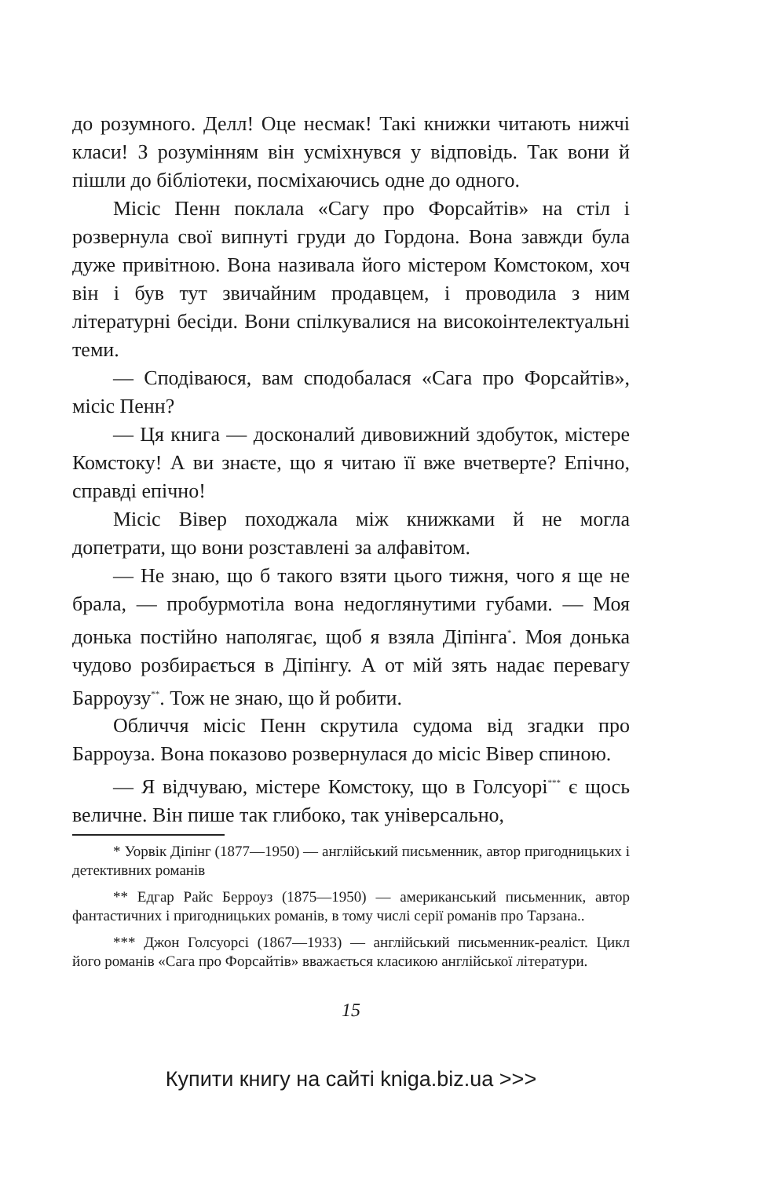до розумного. Делл! Оце несмак! Такі книжки читають нижчі класи! З розумінням він усміхнувся у відповідь. Так вони й пішли до бібліотеки, посміхаючись одне до одного.
Місіс Пенн поклала «Сагу про Форсайтів» на стіл і розвернула свої випнуті груди до Гордона. Вона завжди була дуже привітною. Вона називала його містером Комстоком, хоч він і був тут звичайним продавцем, і проводила з ним літературні бесіди. Вони спілкувалися на високоінтелектуальні теми.
— Сподіваюся, вам сподобалася «Сага про Форсайтів», місіс Пенн?
— Ця книга — досконалий дивовижний здобуток, містере Комстоку! А ви знаєте, що я читаю її вже вчетверте? Епічно, справді епічно!
Місіс Вівер походжала між книжками й не могла допетрати, що вони розставлені за алфавітом.
— Не знаю, що б такого взяти цього тижня, чого я ще не брала, — пробурмотіла вона недоглянутими губами. — Моя донька постійно наполягає, щоб я взяла Діпінга<sup>*</sup>. Моя донька чудово розбирається в Діпінгу. А от мій зять надає перевагу Барроузу<sup>**</sup>. Тож не знаю, що й робити.
Обличчя місіс Пенн скрутила судома від згадки про Барроуза. Вона показово розвернулася до місіс Вівер спиною.
— Я відчуваю, містере Комстоку, що в Голсуорі<sup>***</sup> є щось величне. Він пише так глибоко, так універсально,
* Уорвік Діпінг (1877—1950) — англійський письменник, автор пригодницьких і детективних романів
** Едгар Райс Берроуз (1875—1950) — американський письменник, автор фантастичних і пригодницьких романів, в тому числі серії романів про Тарзана..
*** Джон Голсуорсі (1867—1933) — англійський письменник-реаліст. Цикл його романів «Сага про Форсайтів» вважається класикою англійської літератури.
15
Купити книгу на сайті kniga.biz.ua >>>